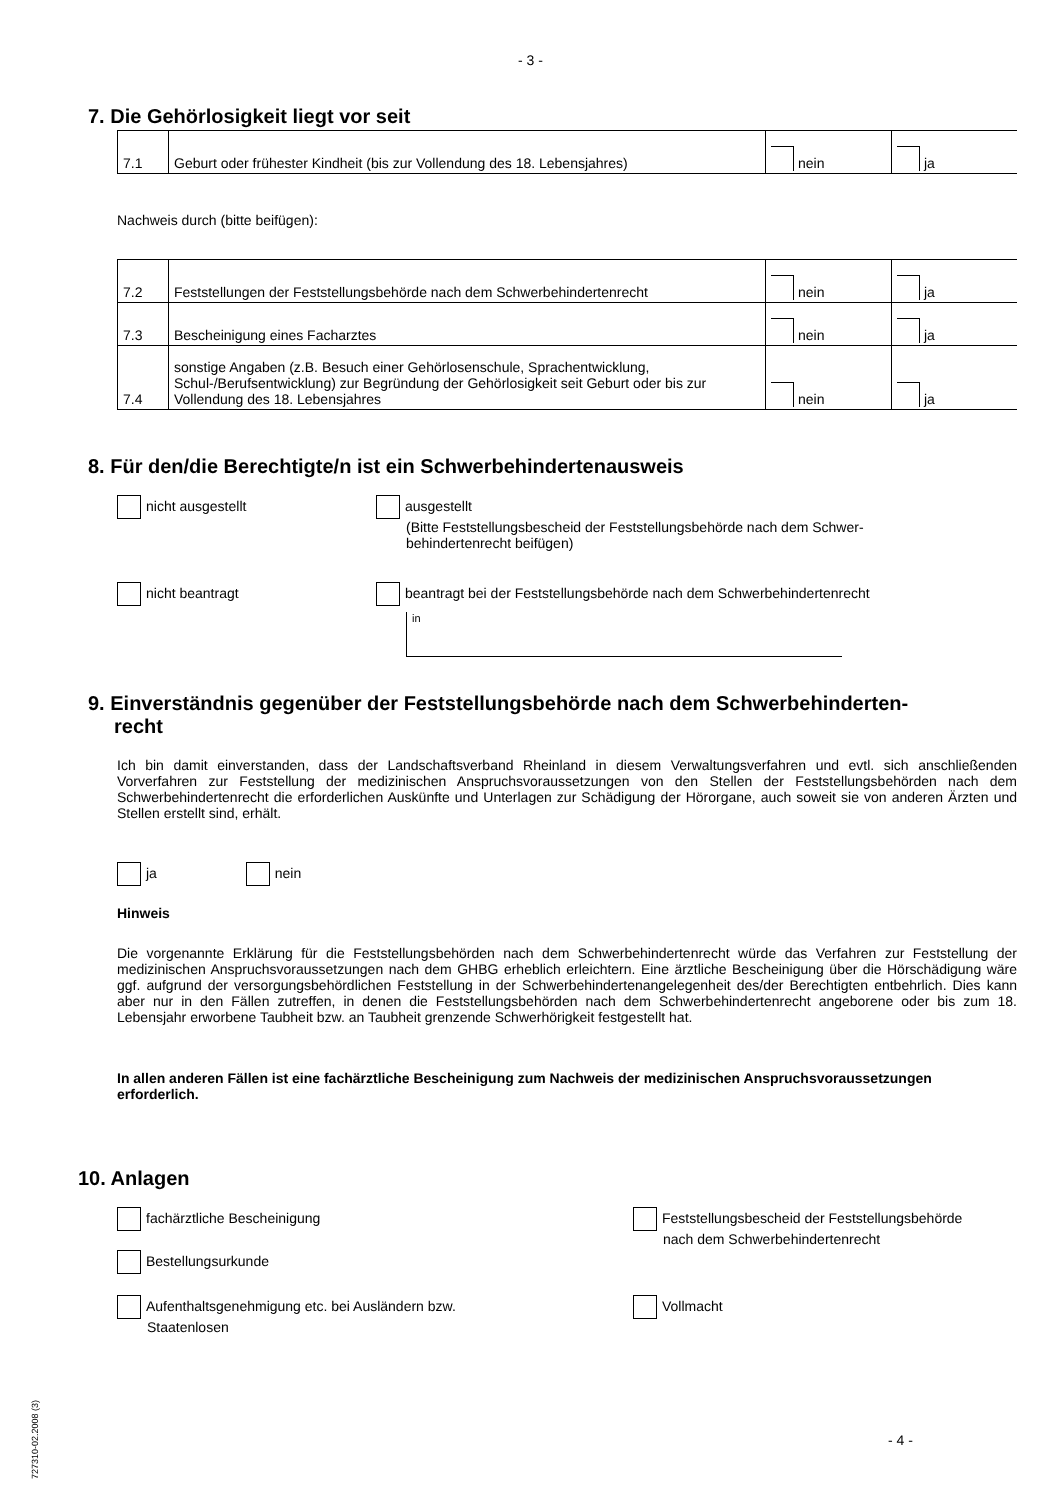- 3 -
7. Die Gehörlosigkeit liegt vor seit
| 7.1 | Geburt oder frühester Kindheit (bis zur Vollendung des 18. Lebensjahres) | nein | ja |
Nachweis durch (bitte beifügen):
| 7.2 | Feststellungen der Feststellungsbehörde nach dem Schwerbehindertenrecht | nein | ja |
| 7.3 | Bescheinigung eines Facharztes | nein | ja |
| 7.4 | sonstige Angaben (z.B. Besuch einer Gehörlosenschule, Sprachentwicklung, Schul-/Berufsentwicklung) zur Begründung der Gehörlosigkeit seit Geburt oder bis zur Vollendung des 18. Lebensjahres | nein | ja |
8. Für den/die Berechtigte/n ist ein Schwerbehindertenausweis
nicht ausgestellt
ausgestellt
(Bitte Feststellungsbescheid der Feststellungsbehörde nach dem Schwer-
behindertenrecht beifügen)
nicht beantragt
beantragt bei der Feststellungsbehörde nach dem Schwerbehindertenrecht
in
9. Einverständnis gegenüber der Feststellungsbehörde nach dem Schwerbehinderten-
recht
Ich bin damit einverstanden, dass der Landschaftsverband Rheinland in diesem Verwaltungsverfahren und evtl. sich anschließenden Vorverfahren zur Feststellung der medizinischen Anspruchsvoraussetzungen von den Stellen der Feststellungsbehörden nach dem Schwerbehindertenrecht die erforderlichen Auskünfte und Unterlagen zur Schädigung der Hörorgane, auch soweit sie von anderen Ärzten und Stellen erstellt sind, erhält.
ja nein
Hinweis
Die vorgenannte Erklärung für die Feststellungsbehörden nach dem Schwerbehindertenrecht würde das Verfahren zur Feststellung der medizinischen Anspruchsvoraussetzungen nach dem GHBG erheblich erleichtern. Eine ärztliche Bescheinigung über die Hörschädigung wäre ggf. aufgrund der versorgungsbehördlichen Feststellung in der Schwerbehindertenangelegenheit des/der Berechtigten entbehrlich. Dies kann aber nur in den Fällen zutreffen, in denen die Feststellungsbehörden nach dem Schwerbehindertenrecht angeborene oder bis zum 18. Lebensjahr erworbene Taubheit bzw. an Taubheit grenzende Schwerhörigkeit festgestellt hat.
In allen anderen Fällen ist eine fachärztliche Bescheinigung zum Nachweis der medizinischen Anspruchsvoraussetzungen erforderlich.
10. Anlagen
fachärztliche Bescheinigung
Feststellungsbescheid der Feststellungsbehörde
nach dem Schwerbehindertenrecht
Bestellungsurkunde
Aufenthaltsgenehmigung etc. bei Ausländern bzw.
Staatenlosen
Vollmacht
727310-02.2008 (3)
- 4 -